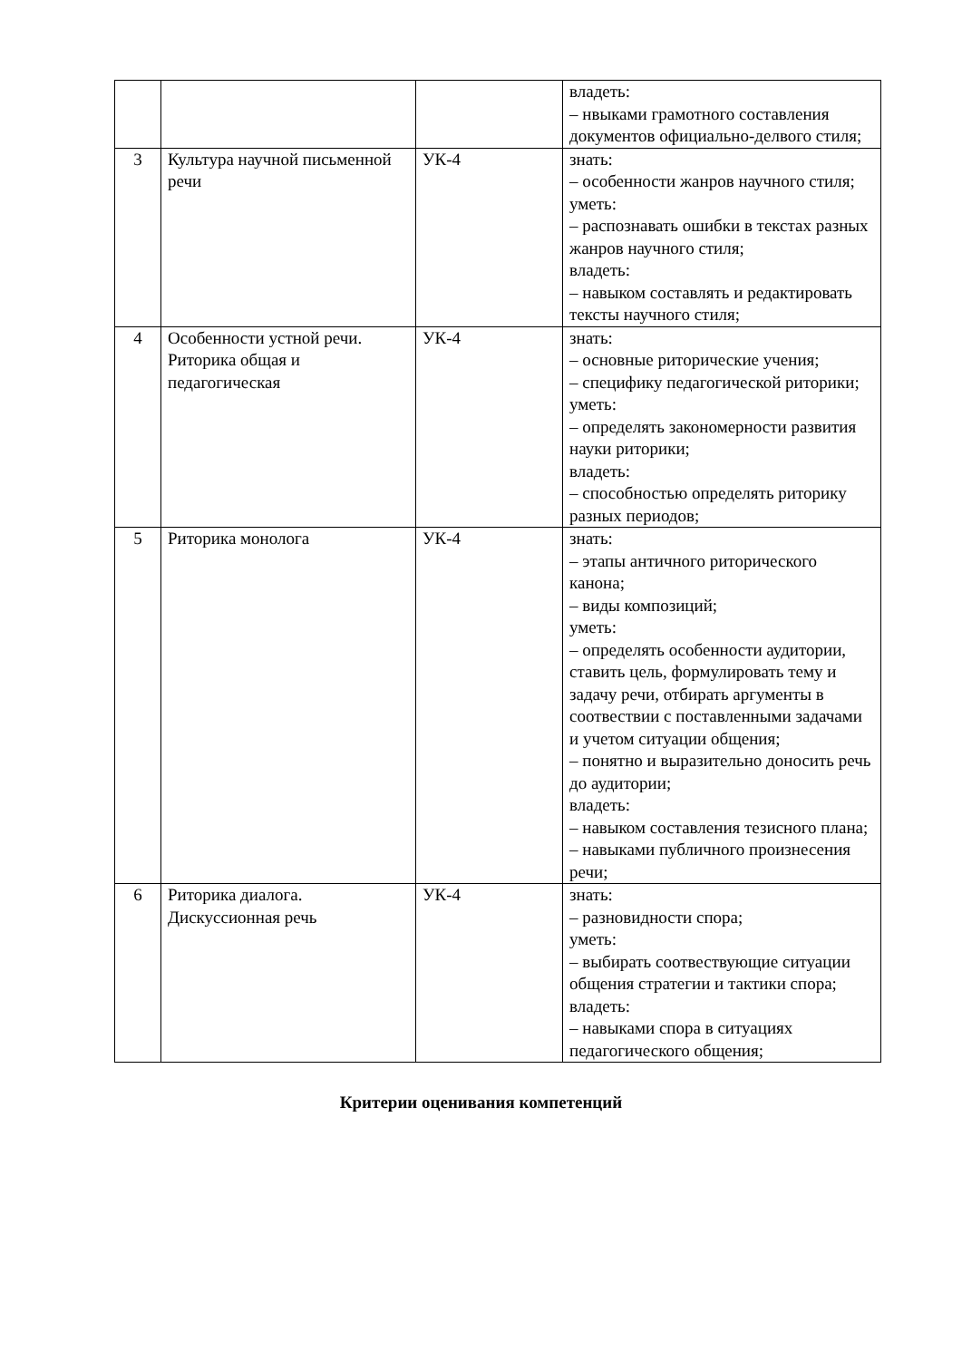| | | | владеть: – нвыками грамотного составления документов официально-делвого стиля; |
| 3 | Культура научной письменной речи | УК-4 | знать: – особенности жанров научного стиля; уметь: – распознавать ошибки в текстах разных жанров научного стиля; владеть: – навыком составлять и редактировать тексты научного стиля; |
| 4 | Особенности устной речи. Риторика общая и педагогическая | УК-4 | знать: – основные риторические учения; – специфику педагогической риторики; уметь: – определять закономерности развития науки риторики; владеть: – способностью определять риторику разных периодов; |
| 5 | Риторика монолога | УК-4 | знать: – этапы античного риторического канона; – виды композиций; уметь: – определять особенности аудитории, ставить цель, формулировать тему и задачу речи, отбирать аргументы в соотвествии с поставленными задачами и учетом ситуации общения; – понятно и выразительно доносить речь до аудитории; владеть: – навыком составления тезисного плана; – навыками публичного произнесения речи; |
| 6 | Риторика диалога. Дискуссионная речь | УК-4 | знать: – разновидности спора; уметь: – выбирать соотвествующие ситуации общения стратегии и тактики спора; владеть: – навыками спора в ситуациях педагогического общения; |
Критерии оценивания компетенций